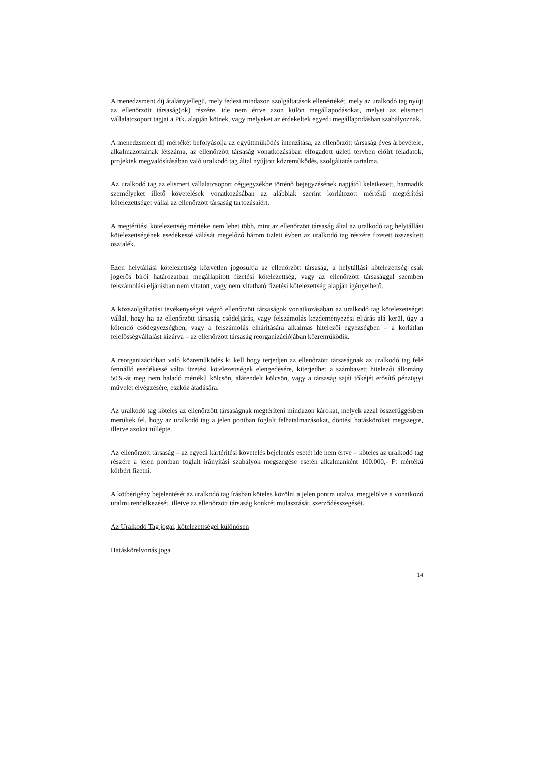A menedzsment díj átalányjellegű, mely fedezi mindazon szolgáltatások ellenértékét, mely az uralkodó tag nyújt az ellenőrzött társaság(ok) részére, ide nem értve azon külön megállapodásokat, melyet az elismert vállalatcsoport tagjai a Ptk. alapján kötnek, vagy melyeket az érdekeltek egyedi megállapodásban szabályoznak.
A menedzsment díj mértékét befolyásolja az együttműködés intenzitása, az ellenőrzött társaság éves árbevétele, alkalmazottainak létszáma, az ellenőrzött társaság vonatkozásában elfogadott üzleti tervben előírt feladatok, projektek megvalósításában való uralkodó tag által nyújtott közreműködés, szolgáltatás tartalma.
Az uralkodó tag az elismert vállalatcsoport cégjegyzékbe történő bejegyzésének napjától keletkezett, harmadik személyeket illető követelések vonatkozásában az alábbiak szerint korlátozott mértékű megtérítési kötelezettséget vállal az ellenőrzött társaság tartozásaiért.
A megtérítési kötelezettség mértéke nem lehet több, mint az ellenőrzött társaság által az uralkodó tag helytállási kötelezettségének esedékessé válását megelőző három üzleti évben az uralkodó tag részére fizetett összesített osztalék.
Ezen helytállási kötelezettség közvetlen jogosultja az ellenőrzött társaság, a helytállási kötelezettség csak jogerős bírói határozatban megállapított fizetési kötelezettség, vagy az ellenőrzött társasággal szemben felszámolási eljárásban nem vitatott, vagy nem vitatható fizetési kötelezettség alapján igényelhető.
A közszolgáltatási tevékenységet végző ellenőrzött társaságok vonatkozásában az uralkodó tag kötelezettséget vállal, hogy ha az ellenőrzött társaság csődeljárás, vagy felszámolás kezdeményezési eljárás alá kerül, úgy a kötendő csődegyezségben, vagy a felszámolás elhárítására alkalmas hitelezői egyezségben – a korlátlan felelősségvállalást kizárva – az ellenőrzött társaság reorganizációjában közreműködik.
A reorganizációban való közreműködés ki kell hogy terjedjen az ellenőrzött társaságnak az uralkodó tag felé fennálló esedékessé válta fizetési kötelezettségek elengedésére, kiterjedhet a számbavett hitelezői állomány 50%-át meg nem haladó mértékű kölcsön, alárendelt kölcsön, vagy a társaság saját tőkéjét erősítő pénzügyi művelet elvégzésére, eszköz átadására.
Az uralkodó tag köteles az ellenőrzött társaságnak megtéríteni mindazon károkat, melyek azzal összefüggésben merültek fel, hogy az uralkodó tag a jelen pontban foglalt felhatalmazásokat, döntési hatásköröket megszegte, illetve azokat túllépte.
Az ellenőrzött társaság – az egyedi kártérítési követelés bejelentés esetét ide nem értve – köteles az uralkodó tag részére a jelen pontban foglalt irányítási szabályok megszegése esetén alkalmanként 100.000,- Ft mértékű kötbért fizetni.
A kötbérigény bejelentését az uralkodó tag írásban köteles közölni a jelen pontra utalva, megjelölve a vonatkozó uralmi rendelkezését, illetve az ellenőrzött társaság konkrét mulasztását, szerződésszegését.
Az Uralkodó Tag jogai, kötelezettségei különösen
Hatáskörelvonás joga
14